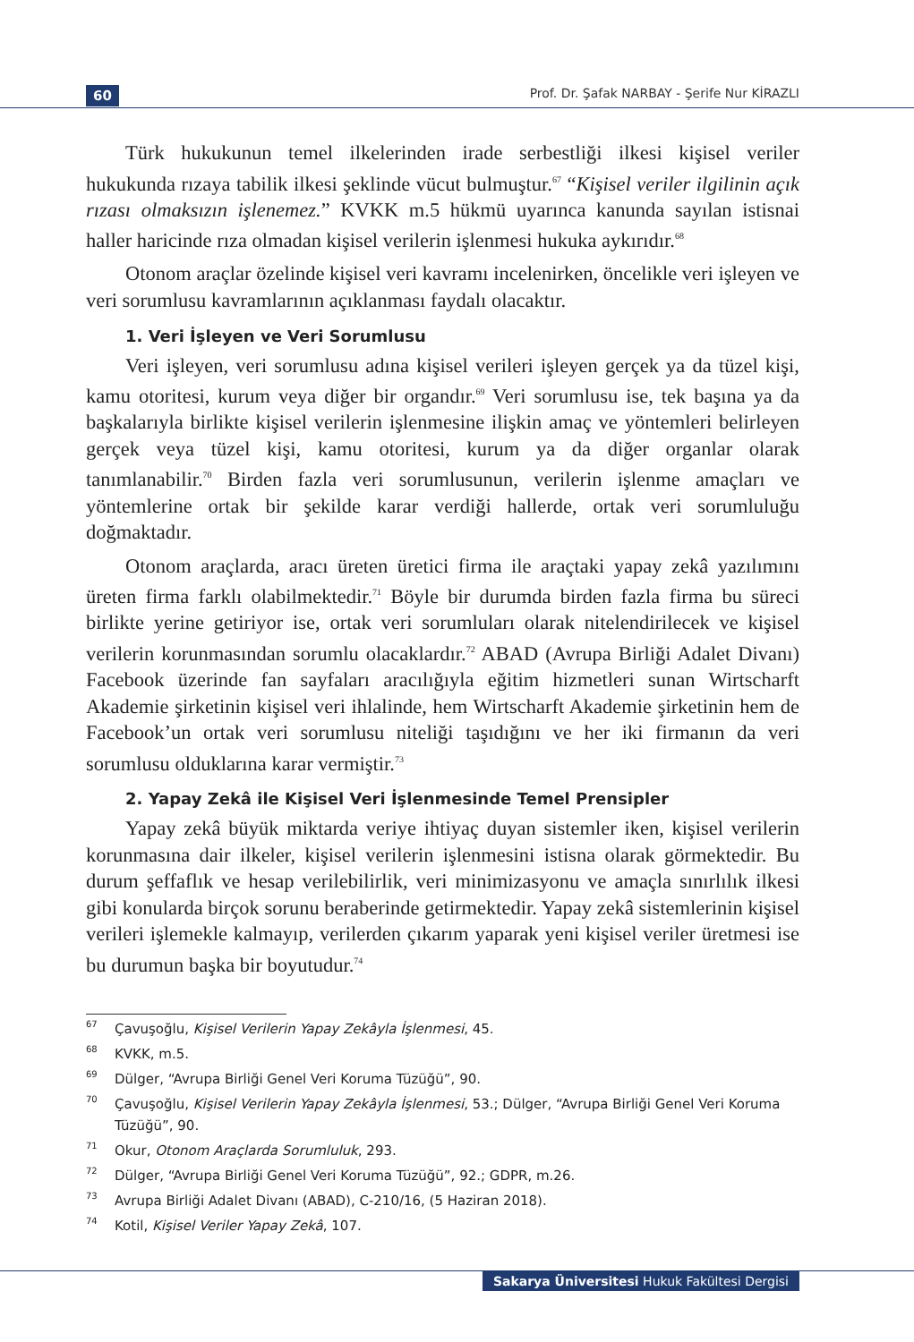60 Prof. Dr. Şafak NARBAY - Şerife Nur KİRAZLI
Türk hukukunun temel ilkelerinden irade serbestliği ilkesi kişisel veriler hukukunda rızaya tabilik ilkesi şeklinde vücut bulmuştur.<sup>67</sup> “Kişisel veriler ilgilinin açık rızası olmaksızın işlenemez.” KVKK m.5 hükmü uyarınca kanunda sayılan istisnai haller haricinde rıza olmadan kişisel verilerin işlenmesi hukuka aykırıdır.<sup>68</sup>
Otonom araçlar özelinde kişisel veri kavramı incelenirken, öncelikle veri işleyen ve veri sorumlusu kavramlarının açıklanması faydalı olacaktır.
1. Veri İşleyen ve Veri Sorumlusu
Veri işleyen, veri sorumlusu adına kişisel verileri işleyen gerçek ya da tüzel kişi, kamu otoritesi, kurum veya diğer bir organdır.<sup>69</sup> Veri sorumlusu ise, tek başına ya da başkalarıyla birlikte kişisel verilerin işlenmesine ilişkin amaç ve yöntemleri belirleyen gerçek veya tüzel kişi, kamu otoritesi, kurum ya da diğer organlar olarak tanımlanabilir.<sup>70</sup> Birden fazla veri sorumlusunun, verilerin işlenme amaçları ve yöntemlerine ortak bir şekilde karar verdiği hallerde, ortak veri sorumluluğu doğmaktadır.
Otonom araçlarda, aracı üreten üretici firma ile araçtaki yapay zekâ yazılımını üreten firma farklı olabilmektedir.<sup>71</sup> Böyle bir durumda birden fazla firma bu süreci birlikte yerine getiriyor ise, ortak veri sorumluları olarak nitelendirilecek ve kişisel verilerin korunmasından sorumlu olacaklardır.<sup>72</sup> ABAD (Avrupa Birliği Adalet Divanı) Facebook üzerinde fan sayfaları aracılığıyla eğitim hizmetleri sunan Wirtscharft Akademie şirketinin kişisel veri ihlalinde, hem Wirtscharft Akademie şirketinin hem de Facebook’un ortak veri sorumlusu niteliği taşıdığını ve her iki firmanın da veri sorumlusu olduklarına karar vermiştir.<sup>73</sup>
2. Yapay Zekâ ile Kişisel Veri İşlenmesinde Temel Prensipler
Yapay zekâ büyük miktarda veriye ihtiyaç duyan sistemler iken, kişisel verilerin korunmasına dair ilkeler, kişisel verilerin işlenmesini istisna olarak görmektedir. Bu durum şeffaflık ve hesap verilebilirlik, veri minimizasyonu ve amaçla sınırlılık ilkesi gibi konularda birçok sorunu beraberinde getirmektedir. Yapay zekâ sistemlerinin kişisel verileri işlemekle kalmayıp, verilerden çıkarım yaparak yeni kişisel veriler üretmesi ise bu durumun başka bir boyutudur.<sup>74</sup>
67 Çavuşoğlu, Kişisel Verilerin Yapay Zekâyla İşlenmesi, 45.
68 KVKK, m.5.
69 Dülger, “Avrupa Birliği Genel Veri Koruma Tüzüğü”, 90.
70 Çavuşoğlu, Kişisel Verilerin Yapay Zekâyla İşlenmesi, 53.; Dülger, “Avrupa Birliği Genel Veri Koruma Tüzüğü”, 90.
71 Okur, Otonom Araçlarda Sorumluluk, 293.
72 Dülger, “Avrupa Birliği Genel Veri Koruma Tüzüğü”, 92.; GDPR, m.26.
73 Avrupa Birliği Adalet Divanı (ABAD), C-210/16, (5 Haziran 2018).
74 Kotil, Kişisel Veriler Yapay Zekâ, 107.
Sakarya Üniversitesi Hukuk Fakültesi Dergisi